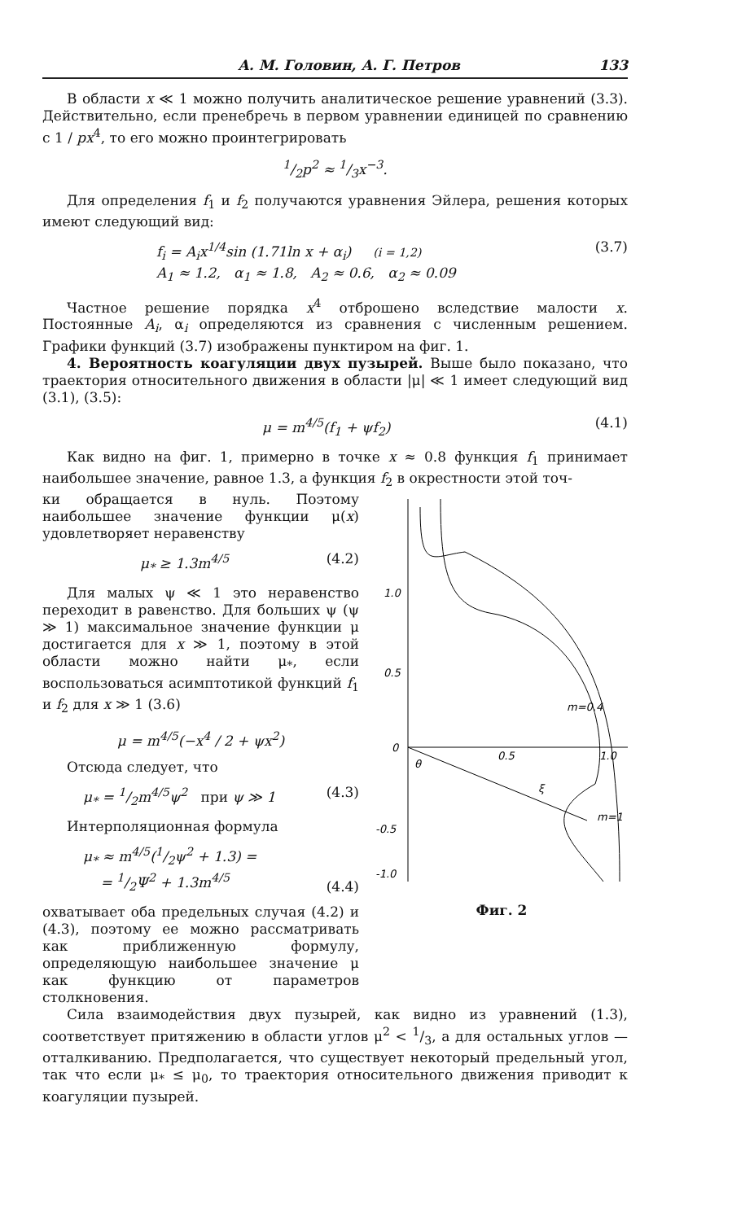А. М. Головин, А. Г. Петров 133
В области x ≪ 1 можно получить аналитическое решение уравнений (3.3). Действительно, если пренебречь в первом уравнении единицей по сравнению с 1 / px<sup>4</sup>, то его можно проинтегрировать
1/2p<sup>2</sup> ≈ 1/3x<sup>−3</sup>.
Для определения f<sub>1</sub> и f<sub>2</sub> получаются уравнения Эйлера, решения которых имеют следующий вид:
f<sub>i</sub> = A<sub>i</sub>x<sup>1/4</sup>sin (1.71ln x + α<sub>i</sub>) (i = 1,2)
A<sub>1</sub> ≈ 1.2, α<sub>1</sub> ≈ 1.8, A<sub>2</sub> ≈ 0.6, α<sub>2</sub> ≈ 0.09 (3.7)
Частное решение порядка x<sup>4</sup> отброшено вследствие малости x. Постоянные A<sub>i</sub>, α<sub>i</sub> определяются из сравнения с численным решением. Графики функций (3.7) изображены пунктиром на фиг. 1.
4. Вероятность коагуляции двух пузырей. Выше было показано, что траектория относительного движения в области |μ| ≪ 1 имеет следующий вид (3.1), (3.5):
μ = m<sup>4/5</sup>(f<sub>1</sub> + ψf<sub>2</sub>) (4.1)
Как видно на фиг. 1, примерно в точке x ≈ 0.8 функция f<sub>1</sub> принимает наибольшее значение, равное 1.3, а функция f<sub>2</sub> в окрестности этой точ-
ки обращается в нуль. Поэтому наибольшее значение функции μ(x) удовлетворяет неравенству
μ<sub>*</sub> ≥ 1.3m<sup>4/5</sup> (4.2)
Для малых ψ ≪ 1 это неравенство переходит в равенство. Для больших ψ (ψ ≫ 1) максимальное значение функции μ достигается для x ≫ 1, поэтому в этой области можно найти μ<sub>*</sub>, если воспользоваться асимптотикой функций f<sub>1</sub> и f<sub>2</sub> для x ≫ 1 (3.6)
μ = m<sup>4/5</sup>(−x<sup>4</sup> / 2 + ψx<sup>2</sup>)
Отсюда следует, что
μ<sub>*</sub> = 1/2m<sup>4/5</sup>ψ<sup>2</sup> при ψ ≫ 1 (4.3)
Интерполяционная формула
μ<sub>*</sub> ≈ m<sup>4/5</sup>(1/2ψ<sup>2</sup> + 1.3) =
= 1/2Ψ<sup>2</sup> + 1.3m<sup>4/5</sup> (4.4)
охватывает оба предельных случая (4.2) и (4.3), поэтому ее можно рассматривать как приближенную формулу, определяющую наибольшее значение μ как функцию от параметров столкновения.
1.0
0.5
0
-0.5
-1.0
0.5
1.0
m=0.4
m=1
θ
ξ
Фиг. 2
Сила взаимодействия двух пузырей, как видно из уравнений (1.3), соответствует притяжению в области углов μ<sup>2</sup> < 1/3, а для остальных углов — отталкиванию. Предполагается, что существует некоторый предельный угол, так что если μ<sub>*</sub> ≤ μ<sub>0</sub>, то траектория относительного движения приводит к коагуляции пузырей.